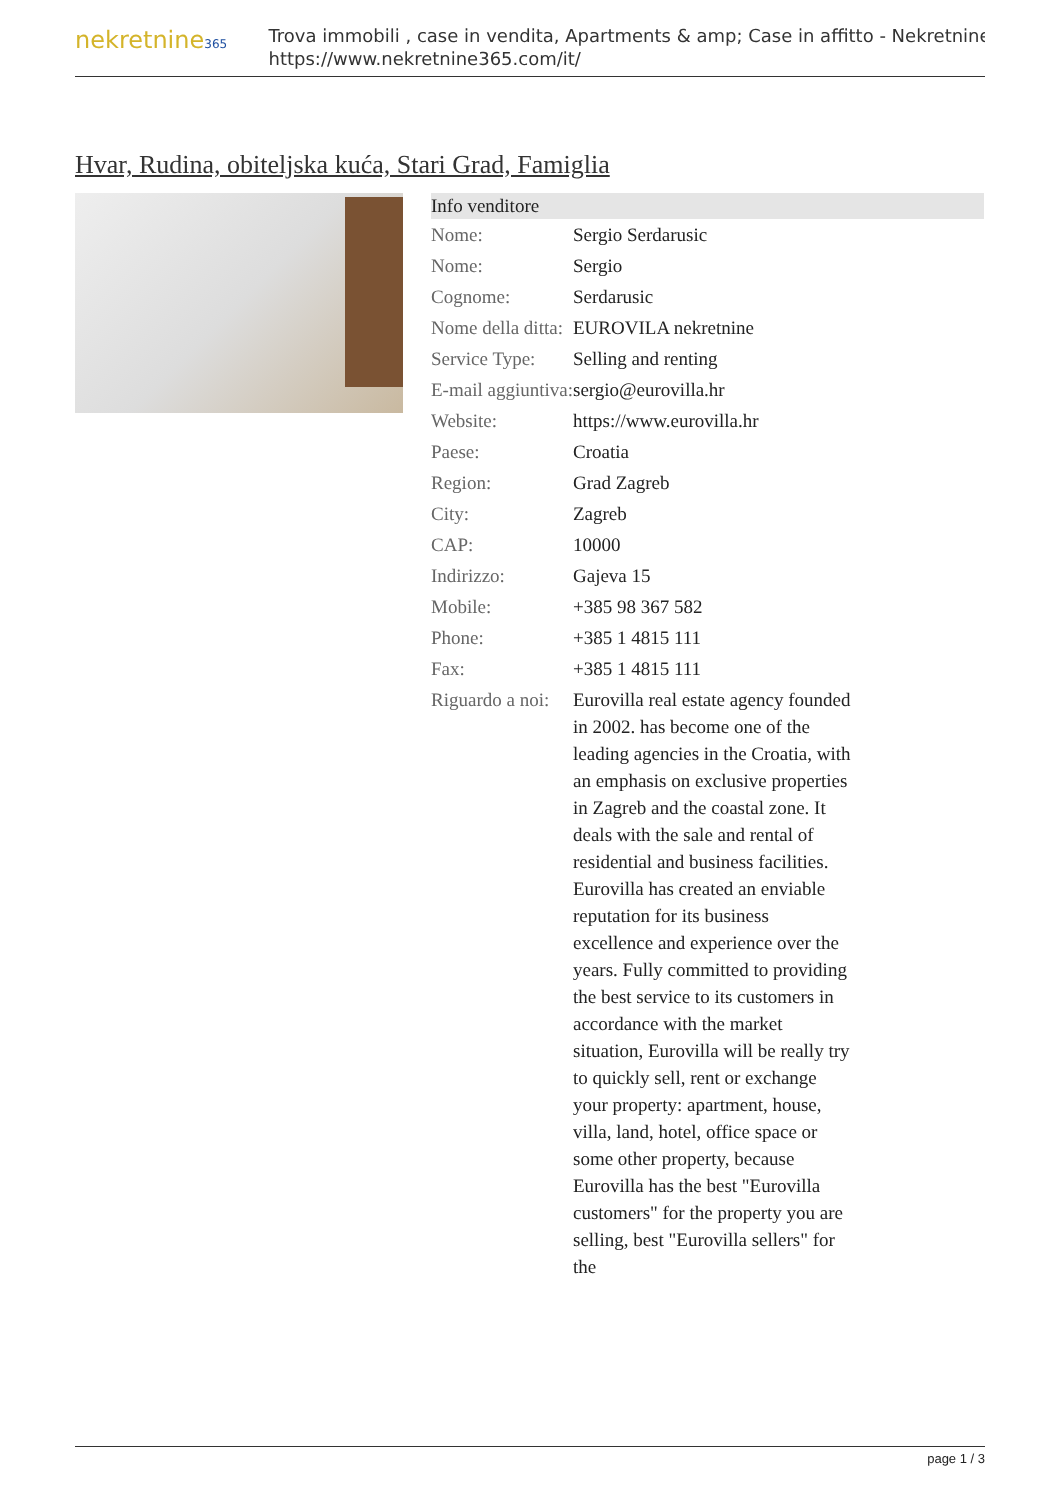nekretnine365
Trova immobili , case in vendita, Apartments & amp; Case in affitto - Nekretnine
https://www.nekretnine365.com/it/
Hvar, Rudina, obiteljska kuća, Stari Grad, Famiglia
| Info venditore | | |
| --- | --- | --- |
| Nome: | Sergio Serdarusic | |
| Nome: | Sergio | |
| Cognome: | Serdarusic | |
| Nome della ditta: | EUROVILA nekretnine | |
| Service Type: | Selling and renting | |
| E-mail aggiuntiva: | sergio@eurovilla.hr | |
| Website: | https://www.eurovilla.hr | |
| Paese: | Croatia | |
| Region: | Grad Zagreb | |
| City: | Zagreb | |
| CAP: | 10000 | |
| Indirizzo: | Gajeva 15 | |
| Mobile: | +385 98 367 582 | |
| Phone: | +385 1 4815 111 | |
| Fax: | +385 1 4815 111 | |
| Riguardo a noi: | Eurovilla real estate agency founded in 2002. has become one of the leading agencies in the Croatia, with an emphasis on exclusive properties in Zagreb and the coastal zone. It deals with the sale and rental of residential and business facilities. Eurovilla has created an enviable reputation for its business excellence and experience over the years. Fully committed to providing the best service to its customers in accordance with the market situation, Eurovilla will be really try to quickly sell, rent or exchange your property: apartment, house, villa, land, hotel, office space or some other property, because Eurovilla has the best "Eurovilla customers" for the property you are selling, best "Eurovilla sellers" for the | |
page 1 / 3